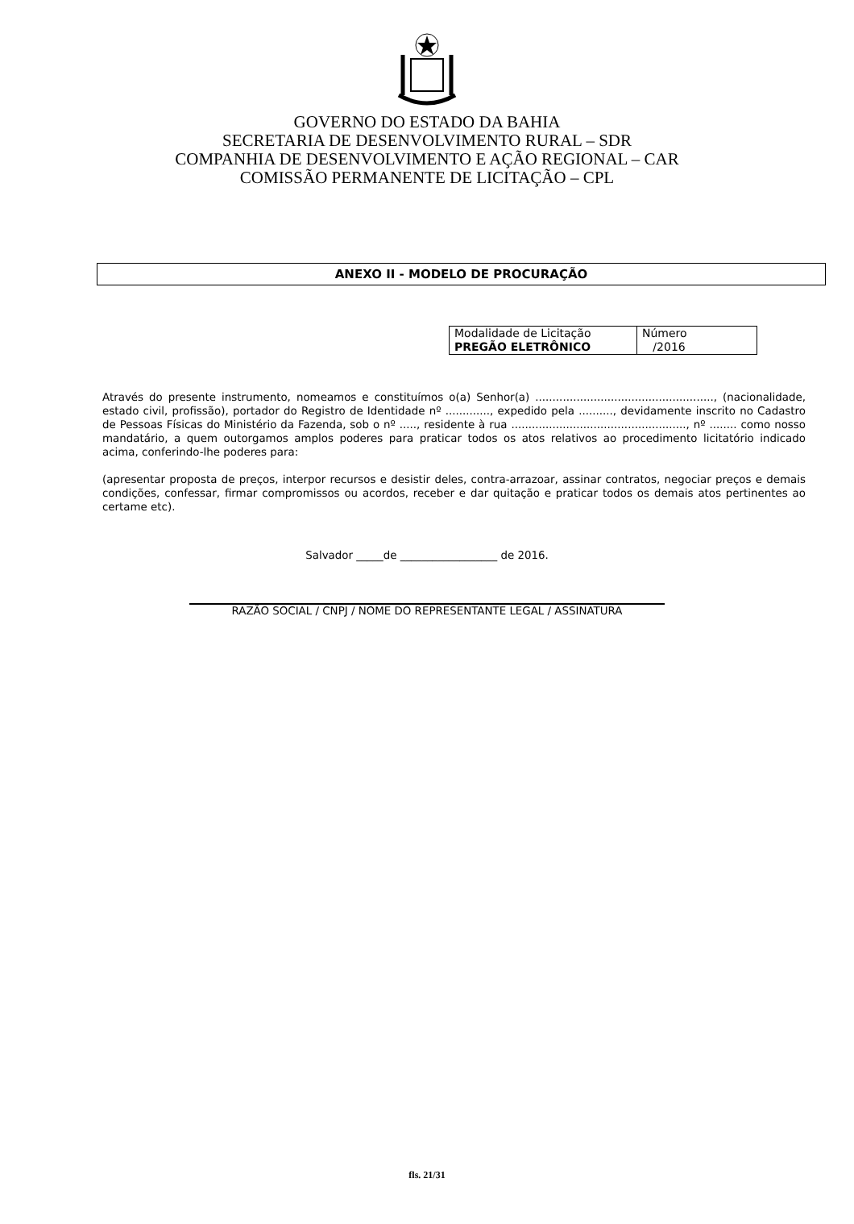GOVERNO DO ESTADO DA BAHIA
SECRETARIA DE DESENVOLVIMENTO RURAL – SDR
COMPANHIA DE DESENVOLVIMENTO E AÇÃO REGIONAL – CAR
COMISSÃO PERMANENTE DE LICITAÇÃO – CPL
ANEXO II - MODELO DE PROCURAÇÃO
| Modalidade de Licitação PREGÃO ELETRÔNICO | Número /2016 |
Através do presente instrumento, nomeamos e constituímos o(a) Senhor(a) ...................................................., (nacionalidade, estado civil, profissão), portador do Registro de Identidade nº ............., expedido pela .........., devidamente inscrito no Cadastro de Pessoas Físicas do Ministério da Fazenda, sob o nº ....., residente à rua ..................................................., nº ........ como nosso mandatário, a quem outorgamos amplos poderes para praticar todos os atos relativos ao procedimento licitatório indicado acima, conferindo-lhe poderes para:
(apresentar proposta de preços, interpor recursos e desistir deles, contra-arrazoar, assinar contratos, negociar preços e demais condições, confessar, firmar compromissos ou acordos, receber e dar quitação e praticar todos os demais atos pertinentes ao certame etc).
Salvador _____de __________________ de 2016.
RAZÃO SOCIAL / CNPJ / NOME DO REPRESENTANTE LEGAL / ASSINATURA
fls. 21/31